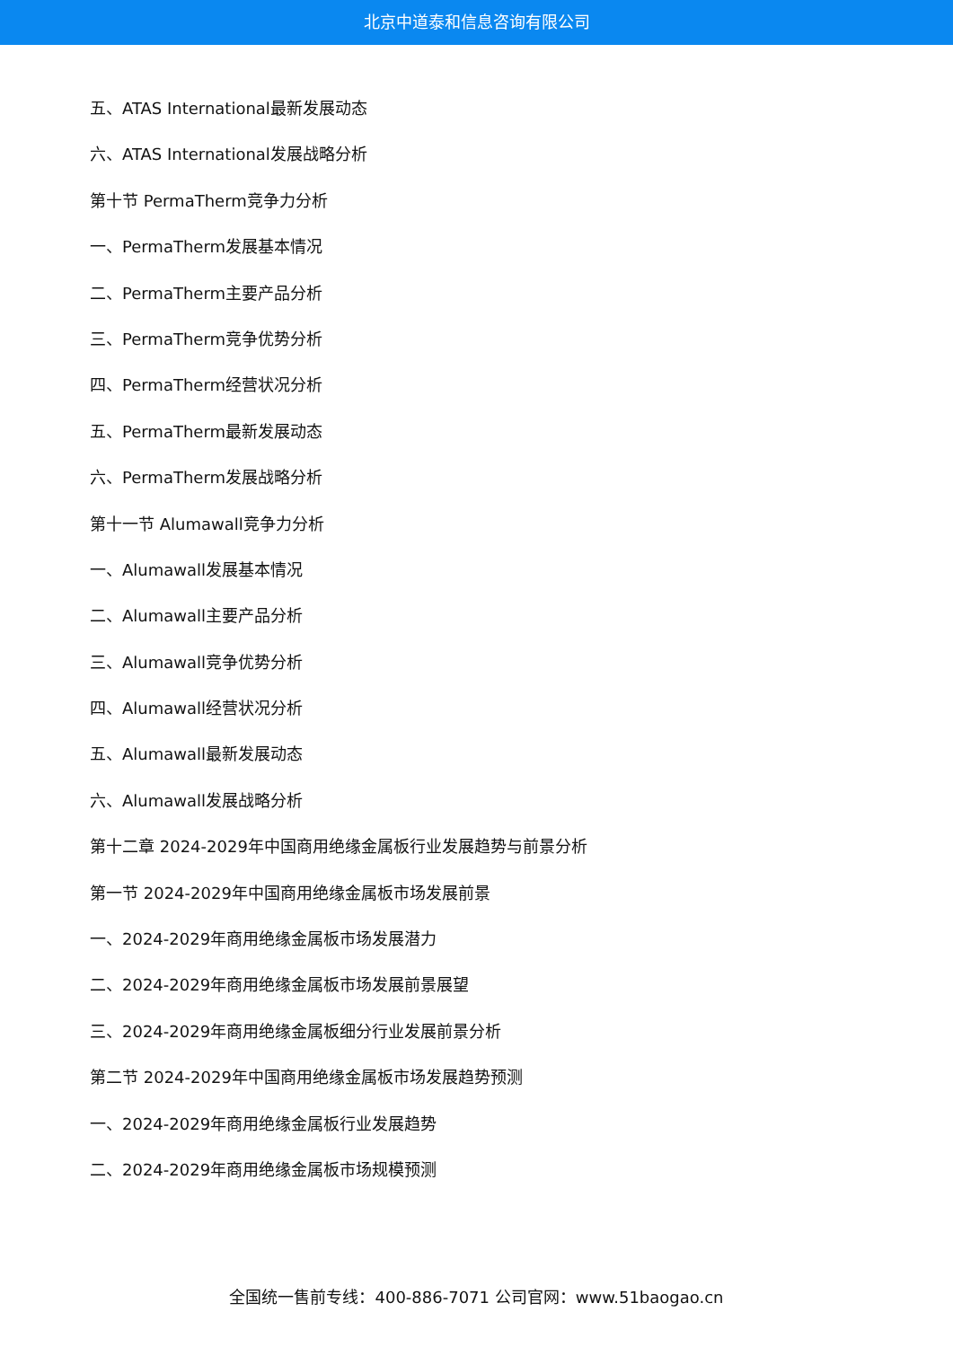北京中道泰和信息咨询有限公司
五、ATAS International最新发展动态
六、ATAS International发展战略分析
第十节 PermaTherm竞争力分析
一、PermaTherm发展基本情况
二、PermaTherm主要产品分析
三、PermaTherm竞争优势分析
四、PermaTherm经营状况分析
五、PermaTherm最新发展动态
六、PermaTherm发展战略分析
第十一节 Alumawall竞争力分析
一、Alumawall发展基本情况
二、Alumawall主要产品分析
三、Alumawall竞争优势分析
四、Alumawall经营状况分析
五、Alumawall最新发展动态
六、Alumawall发展战略分析
第十二章 2024-2029年中国商用绝缘金属板行业发展趋势与前景分析
第一节 2024-2029年中国商用绝缘金属板市场发展前景
一、2024-2029年商用绝缘金属板市场发展潜力
二、2024-2029年商用绝缘金属板市场发展前景展望
三、2024-2029年商用绝缘金属板细分行业发展前景分析
第二节 2024-2029年中国商用绝缘金属板市场发展趋势预测
一、2024-2029年商用绝缘金属板行业发展趋势
二、2024-2029年商用绝缘金属板市场规模预测
全国统一售前专线：400-886-7071 公司官网：www.51baogao.cn